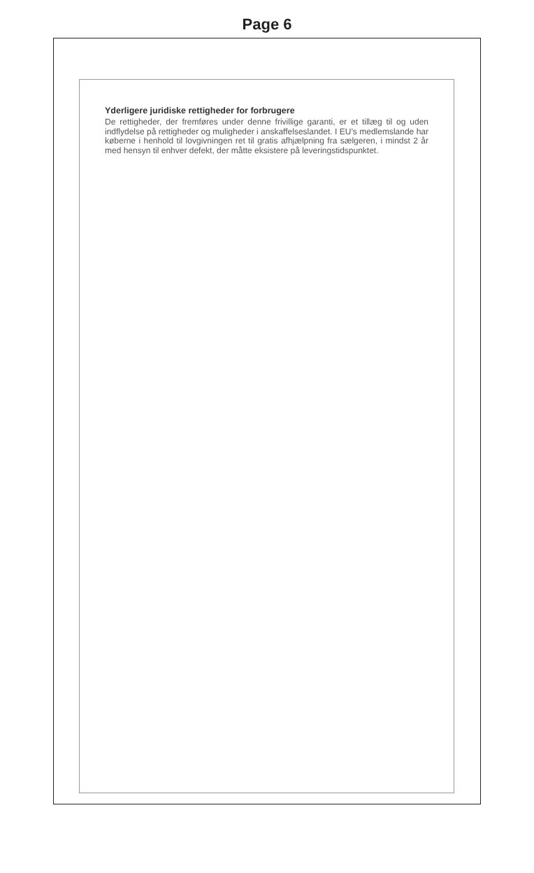Page 6
Yderligere juridiske rettigheder for forbrugere
De rettigheder, der fremføres under denne frivillige garanti, er et tillæg til og uden indflydelse på rettigheder og muligheder i anskaffelseslandet. I EU’s medlemslande har køberne i henhold til lovgivningen ret til gratis afhjælpning fra sælgeren, i mindst 2 år med hensyn til enhver defekt, der måtte eksistere på leveringstidspunktet.